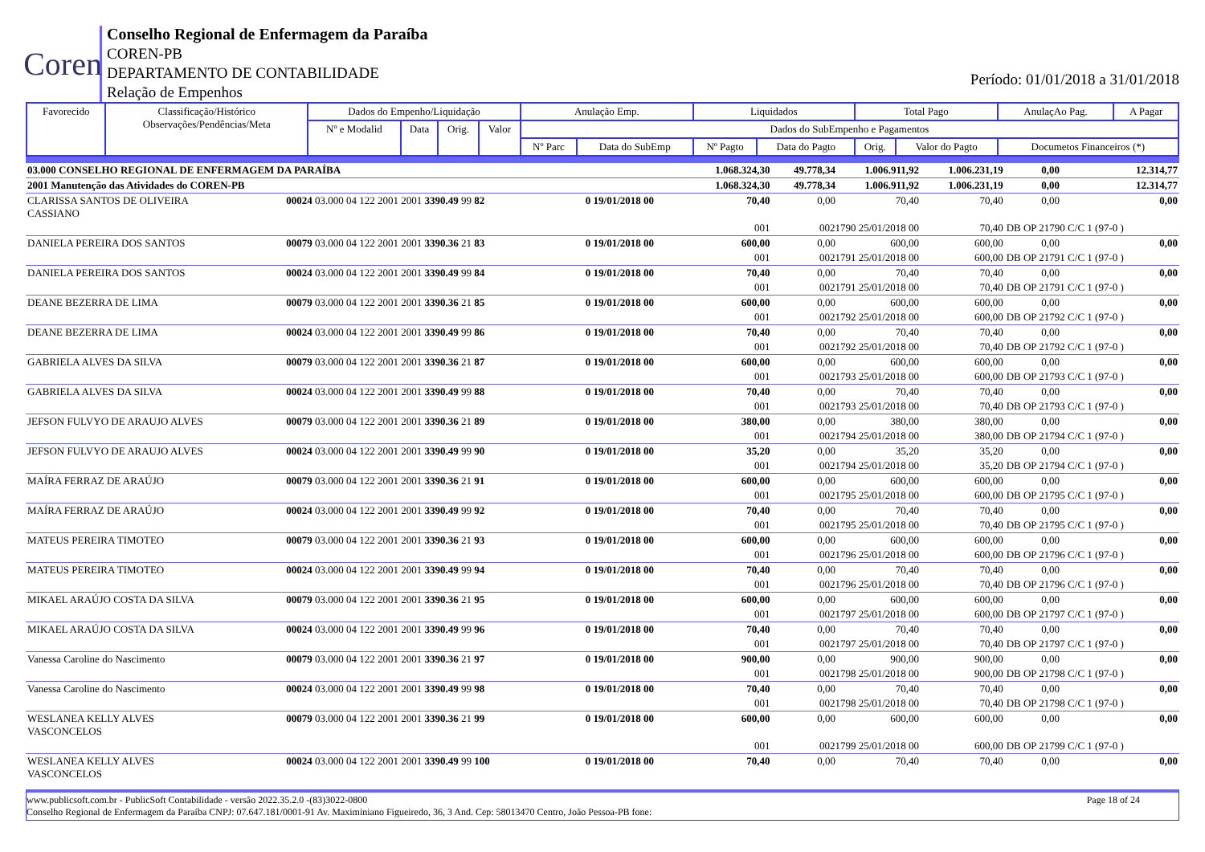Coren
Conselho Regional de Enfermagem da Paraíba
COREN-PB
DEPARTAMENTO DE CONTABILIDADE
Relação de Empenhos
Período: 01/01/2018 a 31/01/2018
| Favorecido | Classificação/Histórico Observações/Pendências/Meta | Dados do Empenho/Liquidação | | | | Anulação Emp. | | Liquidados | | Total Pago | | AnulaçAo Pag. | A Pagar |
| --- | --- | --- | --- | --- | --- | --- | --- | --- | --- | --- | --- | --- | --- |
| | | Nº e Modalid | Data | Orig. | Valor | Dados do SubEmpenho e Pagamentos | | | | | | | |
| | | | | | | Nº Parc | Data do SubEmp | Nº Pagto | Data do Pagto | Orig. | Valor do Pagto | Documetos Financeiros (*) | |
| 03.000 CONSELHO REGIONAL DE ENFERMAGEM DA PARAÍBA | | | 1.068.324,30 | 49.778,34 | 1.006.911,92 | 1.006.231,19 | 0,00 | 12.314,77 |
| 2001 Manutenção das Atividades do COREN-PB | | | 1.068.324,30 | 49.778,34 | 1.006.911,92 | 1.006.231,19 | 0,00 | 12.314,77 |
| CLARISSA SANTOS DE OLIVEIRA CASSIANO | 00024 03.000 04 122 2001 2001 3390.49 99 82 | 0 19/01/2018 00 | 70,40 | 0,00 | 70,40 | 70,40 | 0,00 | 0,00 |
| | | | 001 | 0021790 25/01/2018 00 | | 70,40 | DB OP 21790 C/C 1 (97-0 ) | |
| DANIELA PEREIRA DOS SANTOS | 00079 03.000 04 122 2001 2001 3390.36 21 83 | 0 19/01/2018 00 | 600,00 | 0,00 | 600,00 | 600,00 | 0,00 | 0,00 |
| | | | 001 | 0021791 25/01/2018 00 | | 600,00 | DB OP 21791 C/C 1 (97-0 ) | |
| DANIELA PEREIRA DOS SANTOS | 00024 03.000 04 122 2001 2001 3390.49 99 84 | 0 19/01/2018 00 | 70,40 | 0,00 | 70,40 | 70,40 | 0,00 | 0,00 |
| | | | 001 | 0021791 25/01/2018 00 | | 70,40 | DB OP 21791 C/C 1 (97-0 ) | |
| DEANE BEZERRA DE LIMA | 00079 03.000 04 122 2001 2001 3390.36 21 85 | 0 19/01/2018 00 | 600,00 | 0,00 | 600,00 | 600,00 | 0,00 | 0,00 |
| | | | 001 | 0021792 25/01/2018 00 | | 600,00 | DB OP 21792 C/C 1 (97-0 ) | |
| DEANE BEZERRA DE LIMA | 00024 03.000 04 122 2001 2001 3390.49 99 86 | 0 19/01/2018 00 | 70,40 | 0,00 | 70,40 | 70,40 | 0,00 | 0,00 |
| | | | 001 | 0021792 25/01/2018 00 | | 70,40 | DB OP 21792 C/C 1 (97-0 ) | |
| GABRIELA ALVES DA SILVA | 00079 03.000 04 122 2001 2001 3390.36 21 87 | 0 19/01/2018 00 | 600,00 | 0,00 | 600,00 | 600,00 | 0,00 | 0,00 |
| | | | 001 | 0021793 25/01/2018 00 | | 600,00 | DB OP 21793 C/C 1 (97-0 ) | |
| GABRIELA ALVES DA SILVA | 00024 03.000 04 122 2001 2001 3390.49 99 88 | 0 19/01/2018 00 | 70,40 | 0,00 | 70,40 | 70,40 | 0,00 | 0,00 |
| | | | 001 | 0021793 25/01/2018 00 | | 70,40 | DB OP 21793 C/C 1 (97-0 ) | |
| JEFSON FULVYO DE ARAUJO ALVES | 00079 03.000 04 122 2001 2001 3390.36 21 89 | 0 19/01/2018 00 | 380,00 | 0,00 | 380,00 | 380,00 | 0,00 | 0,00 |
| | | | 001 | 0021794 25/01/2018 00 | | 380,00 | DB OP 21794 C/C 1 (97-0 ) | |
| JEFSON FULVYO DE ARAUJO ALVES | 00024 03.000 04 122 2001 2001 3390.49 99 90 | 0 19/01/2018 00 | 35,20 | 0,00 | 35,20 | 35,20 | 0,00 | 0,00 |
| | | | 001 | 0021794 25/01/2018 00 | | 35,20 | DB OP 21794 C/C 1 (97-0 ) | |
| MAÍRA FERRAZ DE ARAÚJO | 00079 03.000 04 122 2001 2001 3390.36 21 91 | 0 19/01/2018 00 | 600,00 | 0,00 | 600,00 | 600,00 | 0,00 | 0,00 |
| | | | 001 | 0021795 25/01/2018 00 | | 600,00 | DB OP 21795 C/C 1 (97-0 ) | |
| MAÍRA FERRAZ DE ARAÚJO | 00024 03.000 04 122 2001 2001 3390.49 99 92 | 0 19/01/2018 00 | 70,40 | 0,00 | 70,40 | 70,40 | 0,00 | 0,00 |
| | | | 001 | 0021795 25/01/2018 00 | | 70,40 | DB OP 21795 C/C 1 (97-0 ) | |
| MATEUS PEREIRA TIMOTEO | 00079 03.000 04 122 2001 2001 3390.36 21 93 | 0 19/01/2018 00 | 600,00 | 0,00 | 600,00 | 600,00 | 0,00 | 0,00 |
| | | | 001 | 0021796 25/01/2018 00 | | 600,00 | DB OP 21796 C/C 1 (97-0 ) | |
| MATEUS PEREIRA TIMOTEO | 00024 03.000 04 122 2001 2001 3390.49 99 94 | 0 19/01/2018 00 | 70,40 | 0,00 | 70,40 | 70,40 | 0,00 | 0,00 |
| | | | 001 | 0021796 25/01/2018 00 | | 70,40 | DB OP 21796 C/C 1 (97-0 ) | |
| MIKAEL ARAÚJO COSTA DA SILVA | 00079 03.000 04 122 2001 2001 3390.36 21 95 | 0 19/01/2018 00 | 600,00 | 0,00 | 600,00 | 600,00 | 0,00 | 0,00 |
| | | | 001 | 0021797 25/01/2018 00 | | 600,00 | DB OP 21797 C/C 1 (97-0 ) | |
| MIKAEL ARAÚJO COSTA DA SILVA | 00024 03.000 04 122 2001 2001 3390.49 99 96 | 0 19/01/2018 00 | 70,40 | 0,00 | 70,40 | 70,40 | 0,00 | 0,00 |
| | | | 001 | 0021797 25/01/2018 00 | | 70,40 | DB OP 21797 C/C 1 (97-0 ) | |
| Vanessa Caroline do Nascimento | 00079 03.000 04 122 2001 2001 3390.36 21 97 | 0 19/01/2018 00 | 900,00 | 0,00 | 900,00 | 900,00 | 0,00 | 0,00 |
| | | | 001 | 0021798 25/01/2018 00 | | 900,00 | DB OP 21798 C/C 1 (97-0 ) | |
| Vanessa Caroline do Nascimento | 00024 03.000 04 122 2001 2001 3390.49 99 98 | 0 19/01/2018 00 | 70,40 | 0,00 | 70,40 | 70,40 | 0,00 | 0,00 |
| | | | 001 | 0021798 25/01/2018 00 | | 70,40 | DB OP 21798 C/C 1 (97-0 ) | |
| WESLANEA KELLY ALVES VASCONCELOS | 00079 03.000 04 122 2001 2001 3390.36 21 99 | 0 19/01/2018 00 | 600,00 | 0,00 | 600,00 | 600,00 | 0,00 | 0,00 |
| | | | 001 | 0021799 25/01/2018 00 | | 600,00 | DB OP 21799 C/C 1 (97-0 ) | |
| WESLANEA KELLY ALVES VASCONCELOS | 00024 03.000 04 122 2001 2001 3390.49 99 100 | 0 19/01/2018 00 | 70,40 | 0,00 | 70,40 | 70,40 | 0,00 | 0,00 |
www.publicsoft.com.br - PublicSoft Contabilidade - versão 2022.35.2.0 -(83)3022-0800 Page 18 of 24
Conselho Regional de Enfermagem da Paraíba CNPJ: 07.647.181/0001-91 Av. Maximiniano Figueiredo, 36, 3 And. Cep: 58013470 Centro, João Pessoa-PB fone: